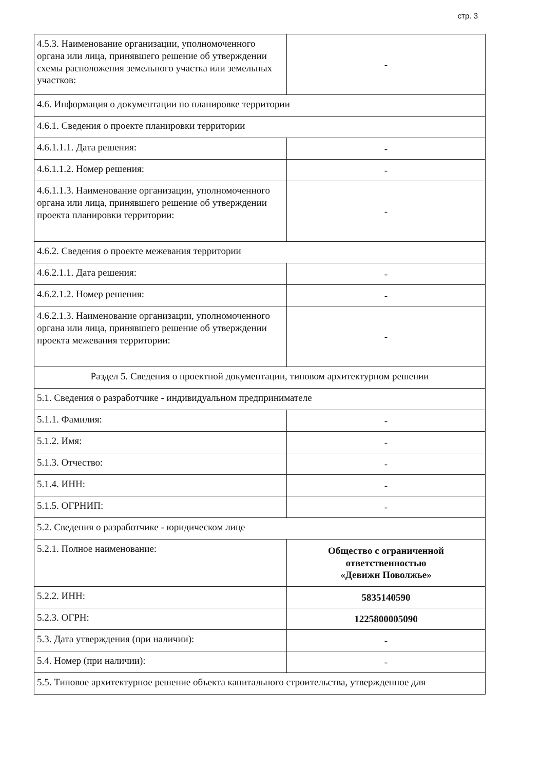стр. 3
| 4.5.3. Наименование организации, уполномоченного органа или лица, принявшего решение об утверждении схемы расположения земельного участка или земельных участков: | - |
| 4.6. Информация о документации по планировке территории | |
| 4.6.1. Сведения о проекте планировки территории | |
| 4.6.1.1.1. Дата решения: | - |
| 4.6.1.1.2. Номер решения: | - |
| 4.6.1.1.3. Наименование организации, уполномоченного органа или лица, принявшего решение об утверждении проекта планировки территории: | - |
| 4.6.2. Сведения о проекте межевания территории | |
| 4.6.2.1.1. Дата решения: | - |
| 4.6.2.1.2. Номер решения: | - |
| 4.6.2.1.3. Наименование организации, уполномоченного органа или лица, принявшего решение об утверждении проекта межевания территории: | - |
| Раздел 5. Сведения о проектной документации, типовом архитектурном решении | |
| 5.1. Сведения о разработчике - индивидуальном предпринимателе | |
| 5.1.1. Фамилия: | - |
| 5.1.2. Имя: | - |
| 5.1.3. Отчество: | - |
| 5.1.4. ИНН: | - |
| 5.1.5. ОГРНИП: | - |
| 5.2. Сведения о разработчике - юридическом лице | |
| 5.2.1. Полное наименование: | Общество с ограниченной ответственностью «Девижн Поволжье» |
| 5.2.2. ИНН: | 5835140590 |
| 5.2.3. ОГРН: | 1225800005090 |
| 5.3. Дата утверждения (при наличии): | - |
| 5.4. Номер (при наличии): | - |
| 5.5. Типовое архитектурное решение объекта капитального строительства, утвержденное для | |